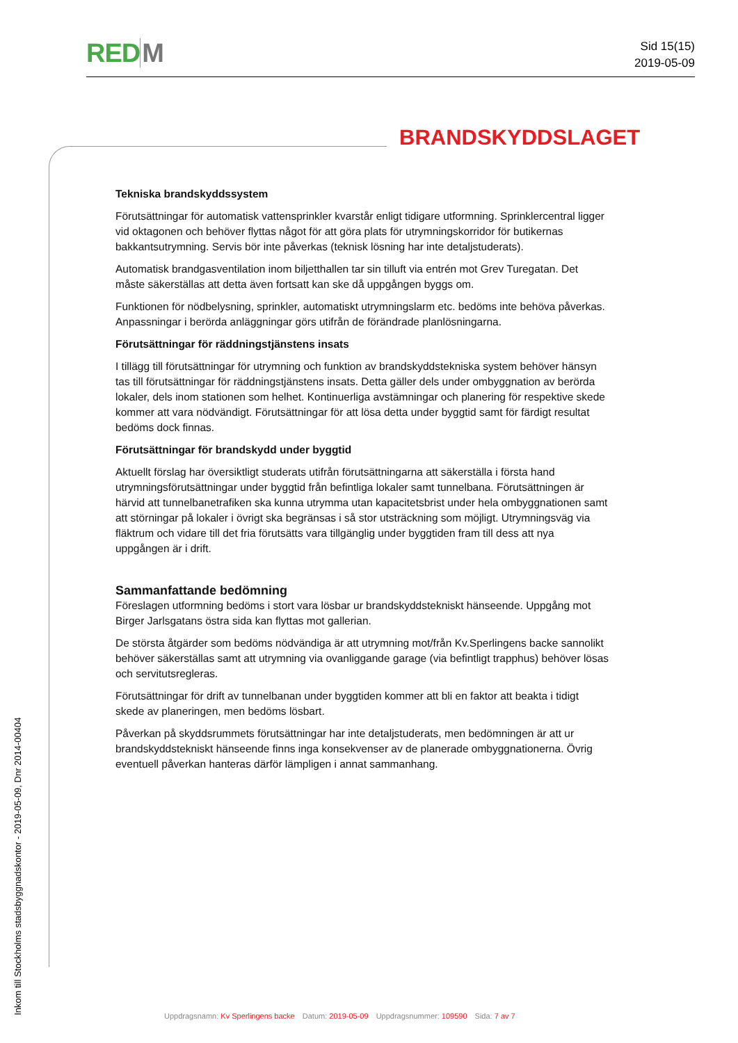RED M
Sid 15(15)
2019-05-09
BRANDSKYDDSLAGET
Tekniska brandskyddssystem
Förutsättningar för automatisk vattensprinkler kvarstår enligt tidigare utformning. Sprinklercentral ligger vid oktagonen och behöver flyttas något för att göra plats för utrymningskorridor för butikernas bakkantsutrymning. Servis bör inte påverkas (teknisk lösning har inte detaljstuderats).
Automatisk brandgasventilation inom biljetthallen tar sin tilluft via entrén mot Grev Turegatan. Det måste säkerställas att detta även fortsatt kan ske då uppgången byggs om.
Funktionen för nödbelysning, sprinkler, automatiskt utrymningslarm etc. bedöms inte behöva påverkas. Anpassningar i berörda anläggningar görs utifrån de förändrade planlösningarna.
Förutsättningar för räddningstjänstens insats
I tillägg till förutsättningar för utrymning och funktion av brandskyddstekniska system behöver hänsyn tas till förutsättningar för räddningstjänstens insats. Detta gäller dels under ombyggnation av berörda lokaler, dels inom stationen som helhet. Kontinuerliga avstämningar och planering för respektive skede kommer att vara nödvändigt. Förutsättningar för att lösa detta under byggtid samt för färdigt resultat bedöms dock finnas.
Förutsättningar för brandskydd under byggtid
Aktuellt förslag har översiktligt studerats utifrån förutsättningarna att säkerställa i första hand utrymningsförutsättningar under byggtid från befintliga lokaler samt tunnelbana. Förutsättningen är härvid att tunnelbanetrafiken ska kunna utrymma utan kapacitetsbrist under hela ombyggnationen samt att störningar på lokaler i övrigt ska begränsas i så stor utsträckning som möjligt. Utrymningsväg via fläktrum och vidare till det fria förutsätts vara tillgänglig under byggtiden fram till dess att nya uppgången är i drift.
Sammanfattande bedömning
Föreslagen utformning bedöms i stort vara lösbar ur brandskyddstekniskt hänseende. Uppgång mot Birger Jarlsgatans östra sida kan flyttas mot gallerian.
De största åtgärder som bedöms nödvändiga är att utrymning mot/från Kv.Sperlingens backe sannolikt behöver säkerställas samt att utrymning via ovanliggande garage (via befintligt trapphus) behöver lösas och servitutsregleras.
Förutsättningar för drift av tunnelbanan under byggtiden kommer att bli en faktor att beakta i tidigt skede av planeringen, men bedöms lösbart.
Påverkan på skyddsrummets förutsättningar har inte detaljstuderats, men bedömningen är att ur brandskyddstekniskt hänseende finns inga konsekvenser av de planerade ombyggnationerna. Övrig eventuell påverkan hanteras därför lämpligen i annat sammanhang.
Inkom till Stockholms stadsbyggnadskontor - 2019-05-09, Dnr 2014-00404
Uppdragsnamn: Kv Sperlingens backe Datum: 2019-05-09 Uppdragsnummer: 109590 Sida: 7 av 7